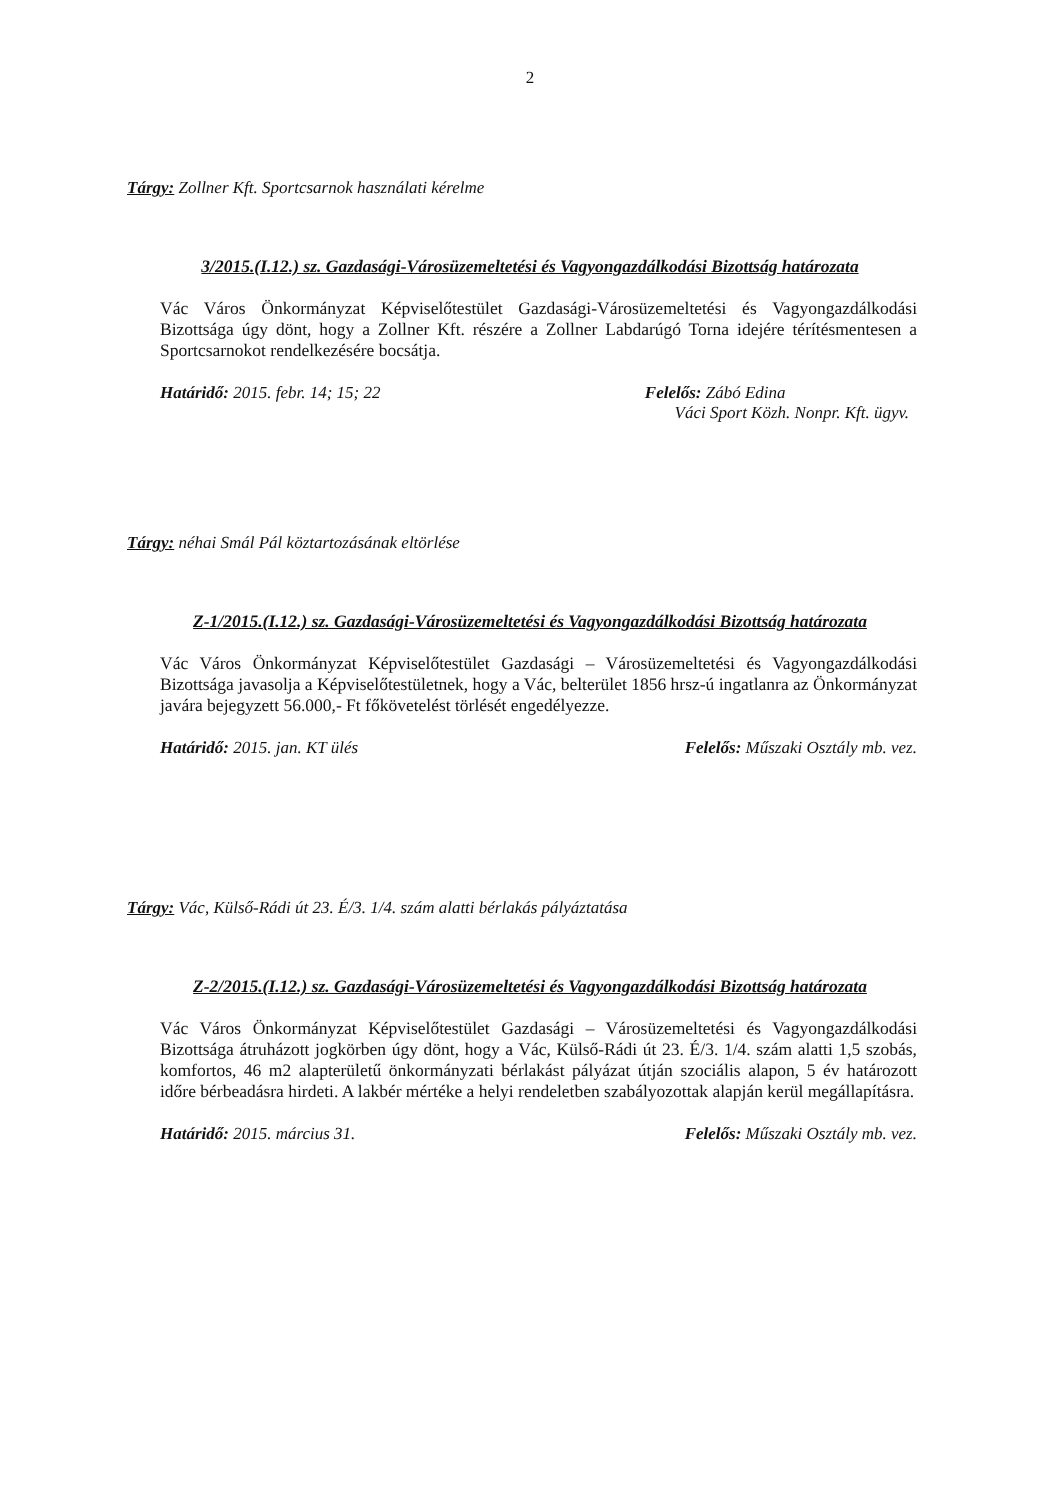2
Tárgy: Zollner Kft. Sportcsarnok használati kérelme
3/2015.(I.12.) sz. Gazdasági-Városüzemeltetési és Vagyongazdálkodási Bizottság határozata
Vác Város Önkormányzat Képviselőtestület Gazdasági-Városüzemeltetési és Vagyongazdálkodási Bizottsága úgy dönt, hogy a Zollner Kft. részére a Zollner Labdarúgó Torna idejére térítésmentesen a Sportcsarnokot rendelkezésére bocsátja.
Határidő: 2015. febr. 14; 15; 22 Felelős: Zábó Edina
Váci Sport Közh. Nonpr. Kft. ügyv.
Tárgy: néhai Smál Pál köztartozásának eltörlése
Z-1/2015.(I.12.) sz. Gazdasági-Városüzemeltetési és Vagyongazdálkodási Bizottság határozata
Vác Város Önkormányzat Képviselőtestület Gazdasági – Városüzemeltetési és Vagyongazdálkodási Bizottsága javasolja a Képviselőtestületnek, hogy a Vác, belterület 1856 hrsz-ú ingatlanra az Önkormányzat javára bejegyzett 56.000,- Ft főkövetelést törlését engedélyezze.
Határidő: 2015. jan. KT ülés Felelős: Műszaki Osztály mb. vez.
Tárgy: Vác, Külső-Rádi út 23. É/3. 1/4. szám alatti bérlakás pályáztatása
Z-2/2015.(I.12.) sz. Gazdasági-Városüzemeltetési és Vagyongazdálkodási Bizottság határozata
Vác Város Önkormányzat Képviselőtestület Gazdasági – Városüzemeltetési és Vagyongazdálkodási Bizottsága átruházott jogkörben úgy dönt, hogy a Vác, Külső-Rádi út 23. É/3. 1/4. szám alatti 1,5 szobás, komfortos, 46 m2 alapterületű önkormányzati bérlakást pályázat útján szociális alapon, 5 év határozott időre bérbeadásra hirdeti. A lakbér mértéke a helyi rendeletben szabályozottak alapján kerül megállapításra.
Határidő: 2015. március 31. Felelős: Műszaki Osztály mb. vez.